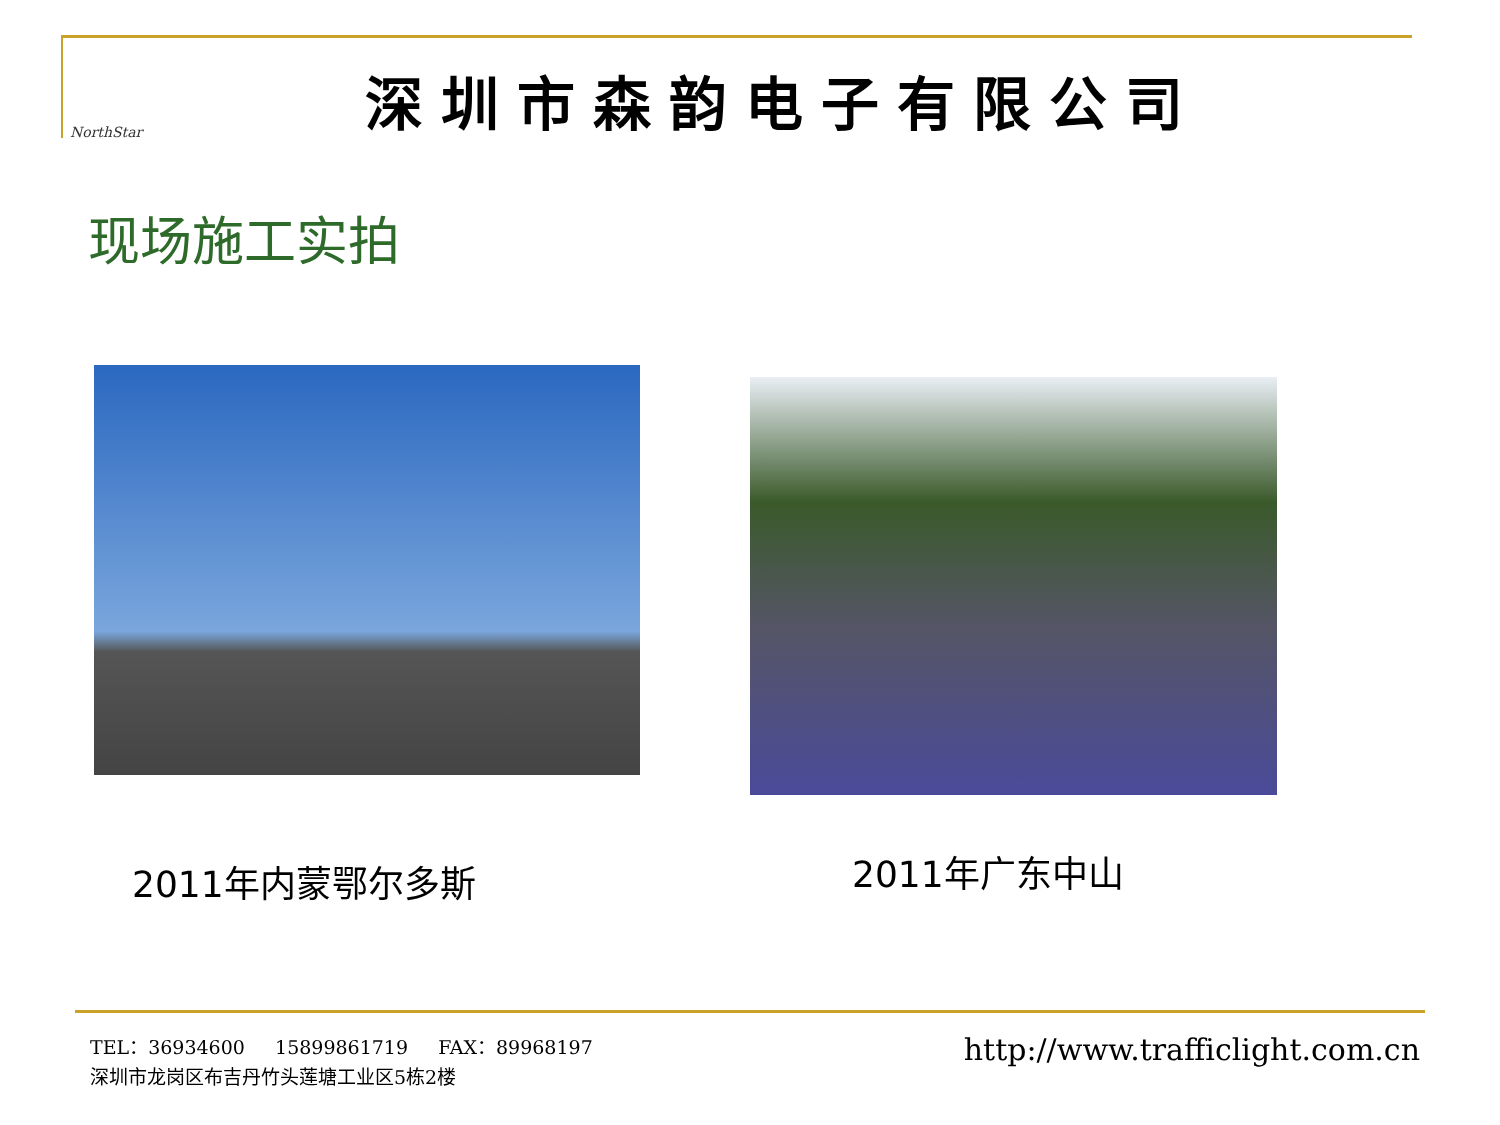NorthStar
深圳市森韵电子有限公司
现场施工实拍
2011年内蒙鄂尔多斯
2011年广东中山
TEL：36934600 15899861719 FAX：89968197
深圳市龙岗区布吉丹竹头莲塘工业区5栋2楼
http://www.trafficlight.com.cn